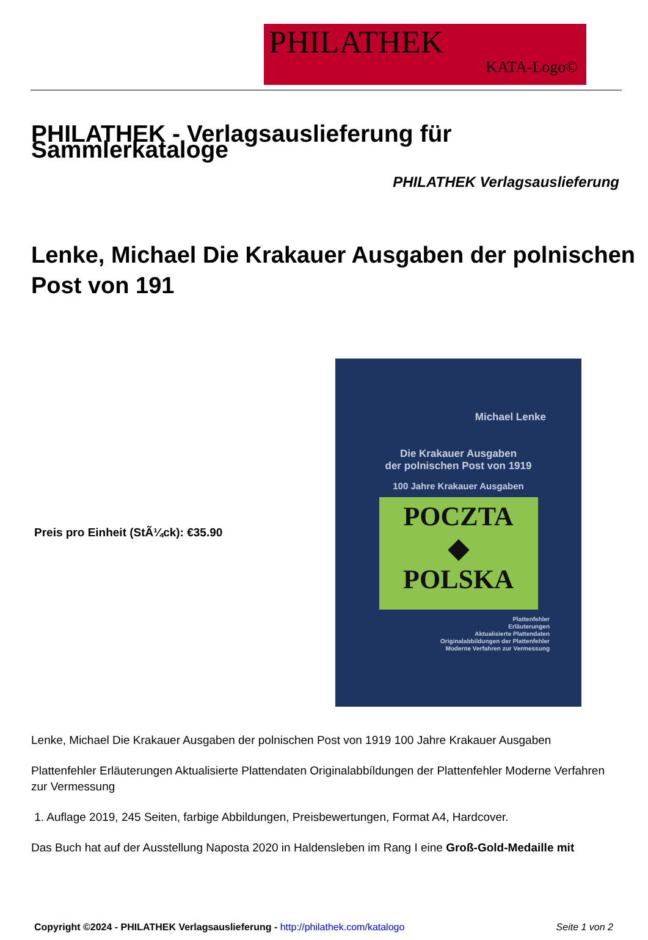PHILATHEK
KATA-Logo©
PHILATHEK - Verlagsauslieferung für Sammlerkataloge
PHILATHEK Verlagsauslieferung
Lenke, Michael Die Krakauer Ausgaben der polnischen Post von 191
Preis pro Einheit (StÃ¼ck): €35.90
Michael Lenke
Die Krakauer Ausgaben
der polnischen Post von 1919
100 Jahre Krakauer Ausgaben
POCZTA
◆
POLSKA
Plattenfehler
Erläuterungen
Aktualisierte Plattendaten
Originalabbildungen der Plattenfehler
Moderne Verfahren zur Vermessung
Lenke, Michael Die Krakauer Ausgaben der polnischen Post von 1919 100 Jahre Krakauer Ausgaben
Plattenfehler Erläuterungen Aktualisierte Plattendaten Originalabbíldungen der Plattenfehler Moderne Verfahren zur Vermessung
1. Auflage 2019, 245 Seiten, farbige Abbildungen, Preisbewertungen, Format A4, Hardcover.
Das Buch hat auf der Ausstellung Naposta 2020 in Haldensleben im Rang I eine Groß-Gold-Medaille mit
Copyright ©2024 - PHILATHEK Verlagsauslieferung - http://philathek.com/katalogo Seite 1 von 2